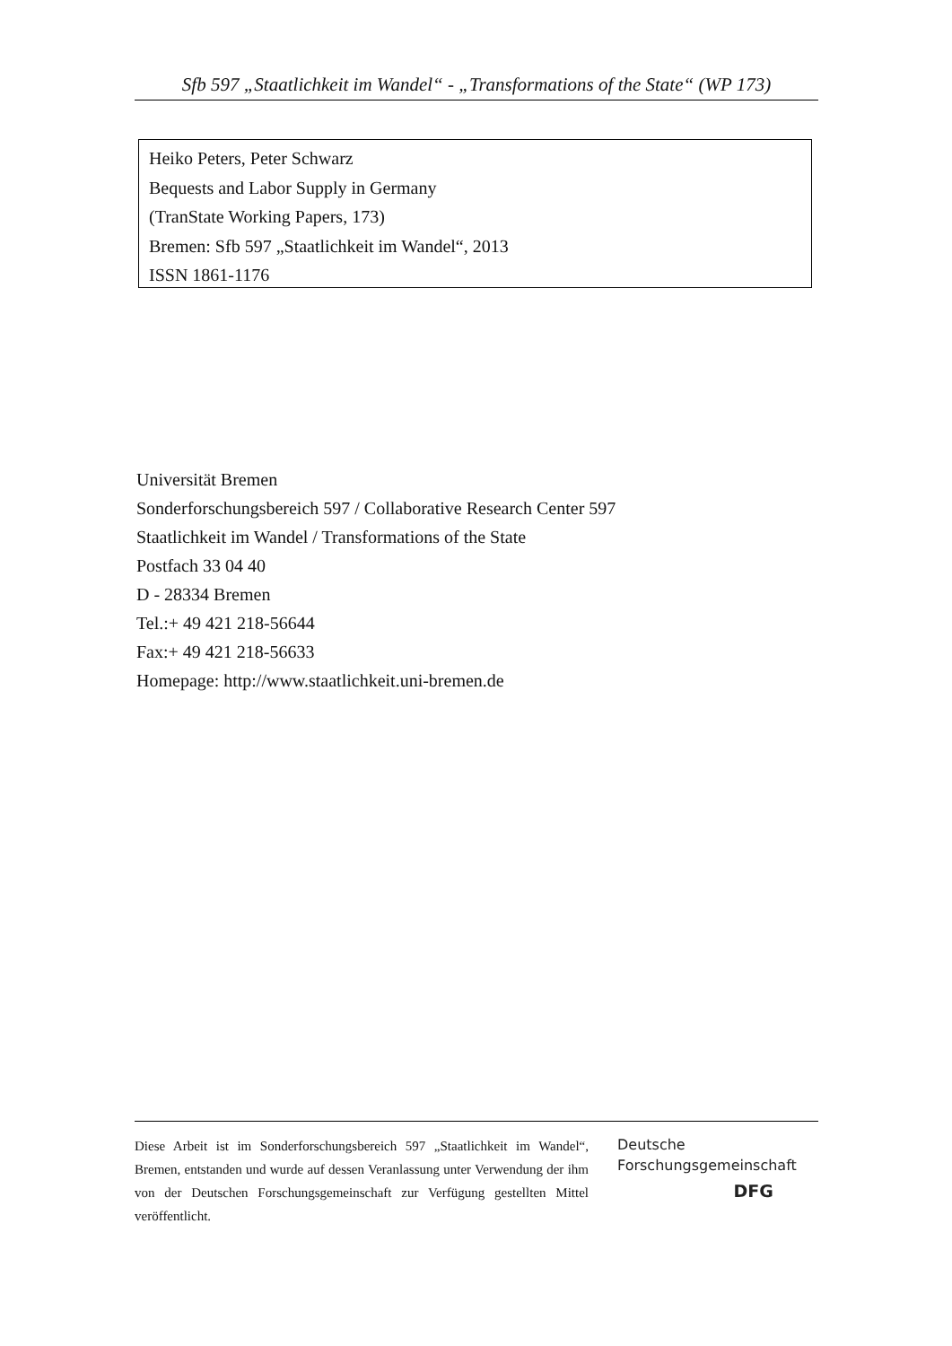Sfb 597 „Staatlichkeit im Wandel“ - „Transformations of the State“ (WP 173)
Heiko Peters, Peter Schwarz
Bequests and Labor Supply in Germany
(TranState Working Papers, 173)
Bremen: Sfb 597 „Staatlichkeit im Wandel“, 2013
ISSN 1861-1176
Universität Bremen
Sonderforschungsbereich 597 / Collaborative Research Center 597
Staatlichkeit im Wandel / Transformations of the State
Postfach 33 04 40
D - 28334 Bremen
Tel.:+ 49 421 218-56644
Fax:+ 49 421 218-56633
Homepage: http://www.staatlichkeit.uni-bremen.de
Diese Arbeit ist im Sonderforschungsbereich 597 „Staatlichkeit im Wandel“, Bremen, entstanden und wurde auf dessen Veranlassung unter Verwendung der ihm von der Deutschen Forschungsgemein­schaft zur Verfügung gestellten Mittel veröffentlicht.
Deutsche
Forschungsgemeinschaft
DFG